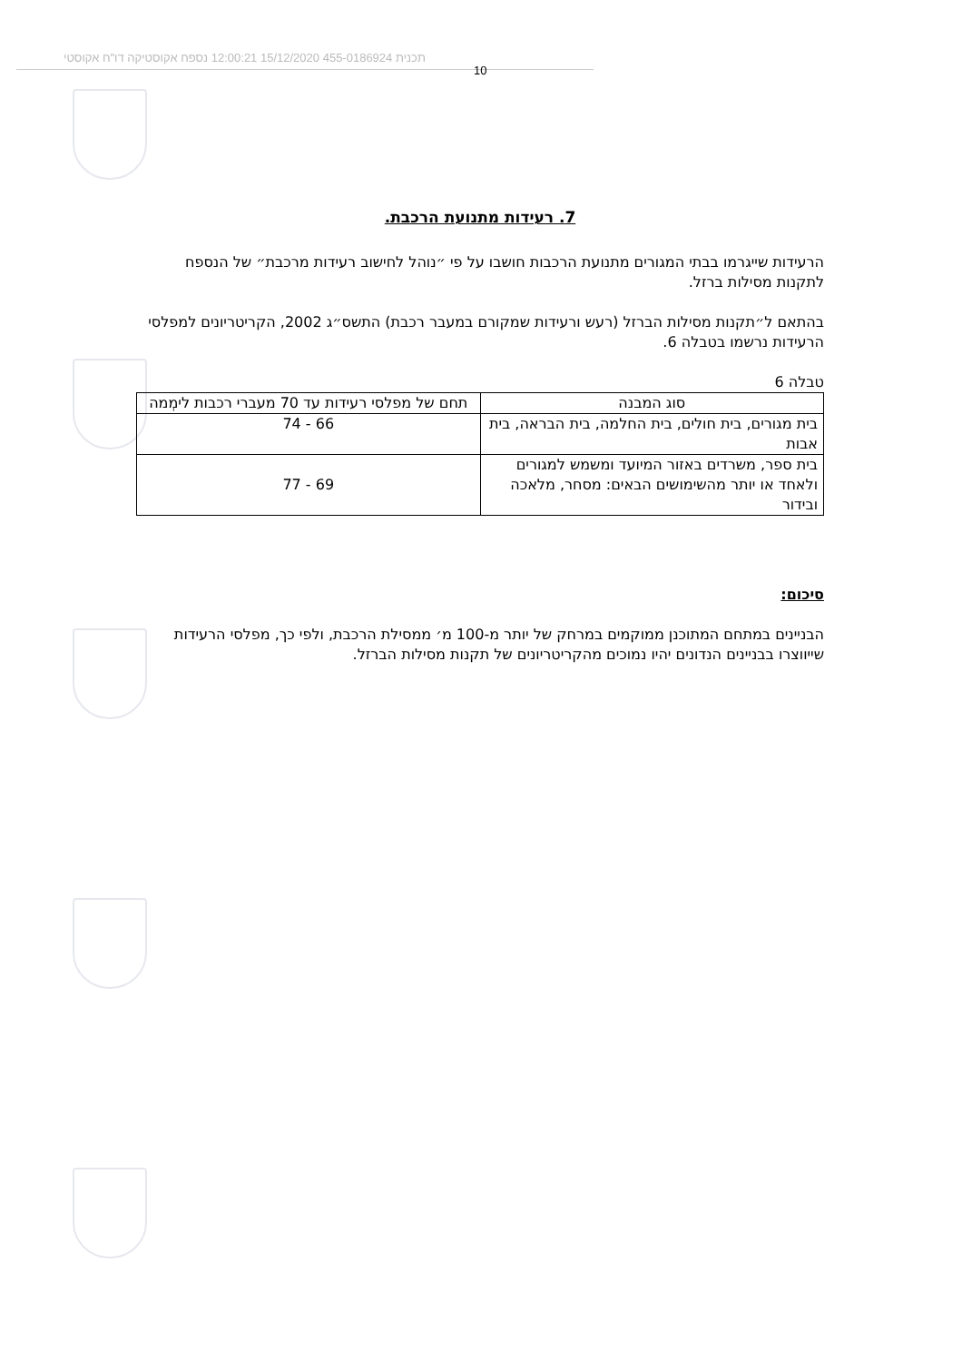תכנית 455-0186924 15/12/2020 12:00:21 נספח אקוסטיקה דו"ח אקוסטי
10
7. רעידות מתנועת הרכבת.
הרעידות שייגרמו בבתי המגורים מתנועת הרכבות חושבו על פי ״נוהל לחישוב רעידות מרכבת״ של הנספח לתקנות מסילות ברזל.
בהתאם ל״תקנות מסילות הברזל (רעש ורעידות שמקורם במעבר רכבת) התשס״ג 2002, הקריטריונים למפלסי הרעידות נרשמו בטבלה 6.
טבלה 6
| סוג המבנה | תחם של מפלסי רעידות עד 70 מעברי רכבות לימְמה |
| בית מגורים, בית חולים, בית החלמה, בית הבראה, בית אבות | 66 - 74 |
| בית ספר, משרדים באזור המיועד ומשמש למגורים ולאחד או יותר מהשימושים הבאים: מסחר, מלאכה ובידור | 69 - 77 |
סיכום:
הבניינים במתחם המתוכנן ממוקמים במרחק של יותר מ-100 מ׳ ממסילת הרכבת, ולפי כך, מפלסי הרעידות שייווצרו בבניינים הנדונים יהיו נמוכים מהקריטריונים של תקנות מסילות הברזל.